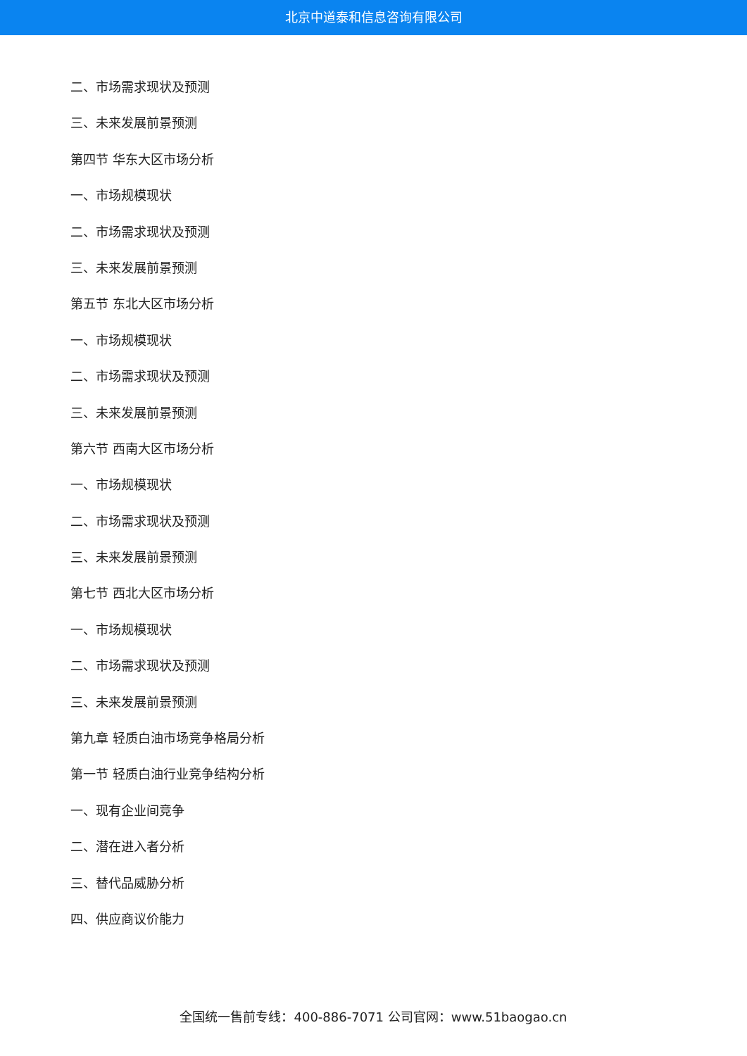北京中道泰和信息咨询有限公司
二、市场需求现状及预测
三、未来发展前景预测
第四节 华东大区市场分析
一、市场规模现状
二、市场需求现状及预测
三、未来发展前景预测
第五节 东北大区市场分析
一、市场规模现状
二、市场需求现状及预测
三、未来发展前景预测
第六节 西南大区市场分析
一、市场规模现状
二、市场需求现状及预测
三、未来发展前景预测
第七节 西北大区市场分析
一、市场规模现状
二、市场需求现状及预测
三、未来发展前景预测
第九章 轻质白油市场竞争格局分析
第一节 轻质白油行业竞争结构分析
一、现有企业间竞争
二、潜在进入者分析
三、替代品威胁分析
四、供应商议价能力
全国统一售前专线：400-886-7071 公司官网：www.51baogao.cn